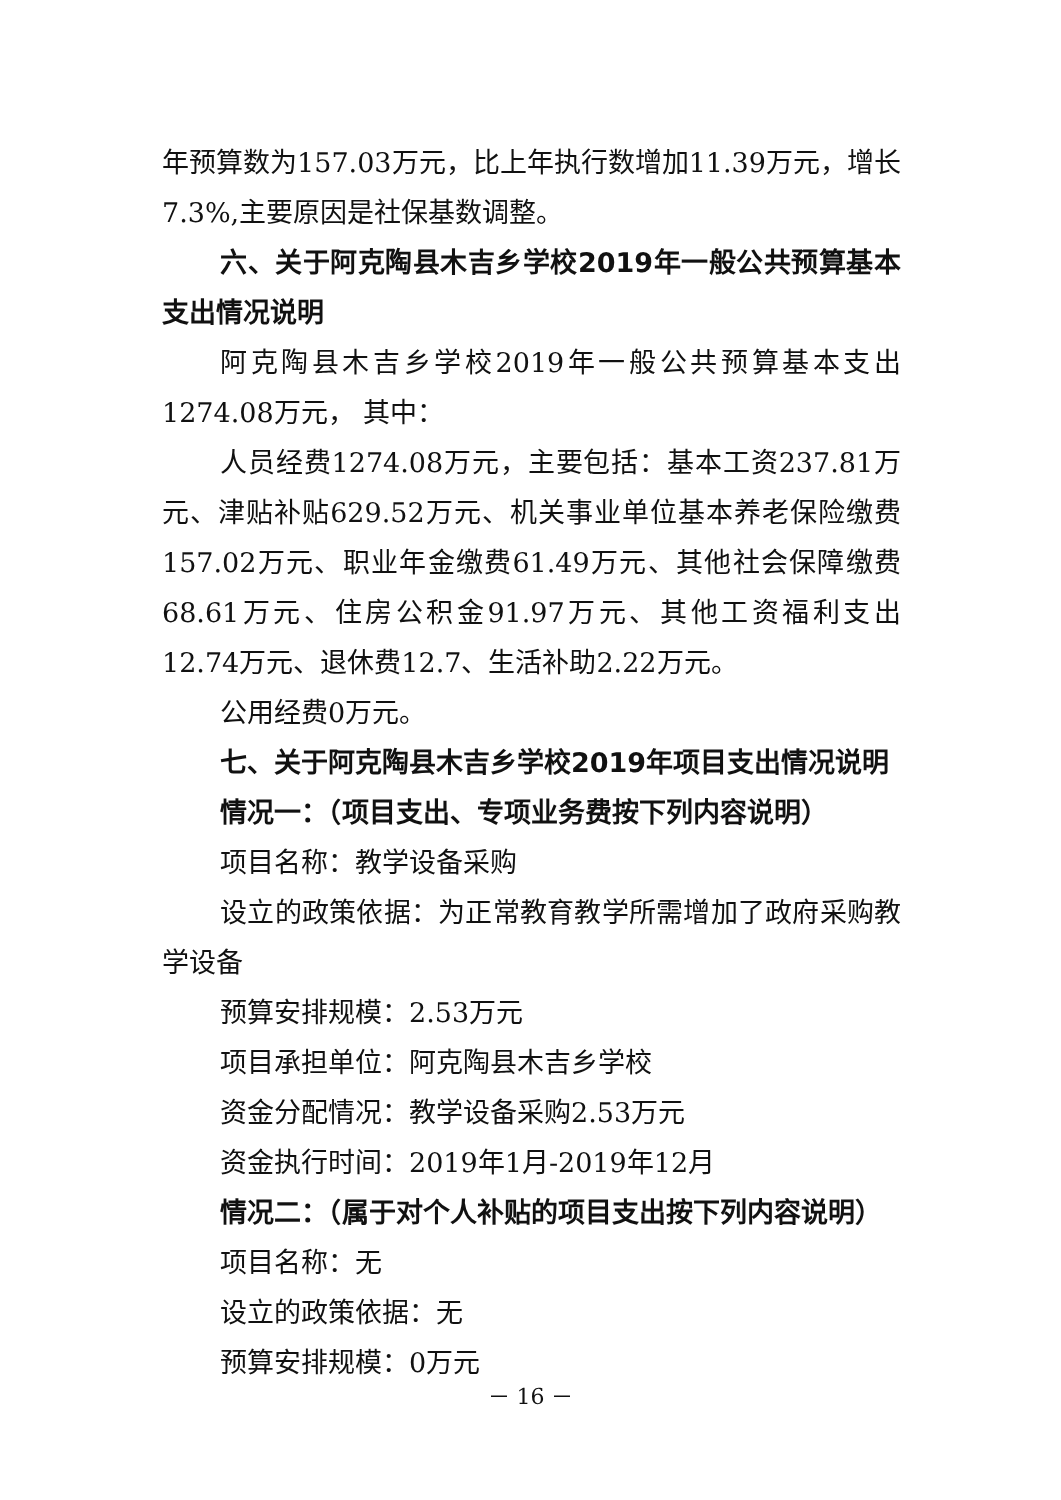年预算数为157.03万元，比上年执行数增加11.39万元，增长7.3%,主要原因是社保基数调整。
六、关于阿克陶县木吉乡学校2019年一般公共预算基本支出情况说明
阿克陶县木吉乡学校2019年一般公共预算基本支出1274.08万元， 其中：
人员经费1274.08万元，主要包括：基本工资237.81万元、津贴补贴629.52万元、机关事业单位基本养老保险缴费157.02万元、职业年金缴费61.49万元、其他社会保障缴费68.61万元、住房公积金91.97万元、其他工资福利支出12.74万元、退休费12.7、生活补助2.22万元。
公用经费0万元。
七、关于阿克陶县木吉乡学校2019年项目支出情况说明
情况一：（项目支出、专项业务费按下列内容说明）
项目名称：教学设备采购
设立的政策依据：为正常教育教学所需增加了政府采购教学设备
预算安排规模：2.53万元
项目承担单位：阿克陶县木吉乡学校
资金分配情况：教学设备采购2.53万元
资金执行时间：2019年1月-2019年12月
情况二：（属于对个人补贴的项目支出按下列内容说明）
项目名称：无
设立的政策依据：无
预算安排规模：0万元
－ 16 －